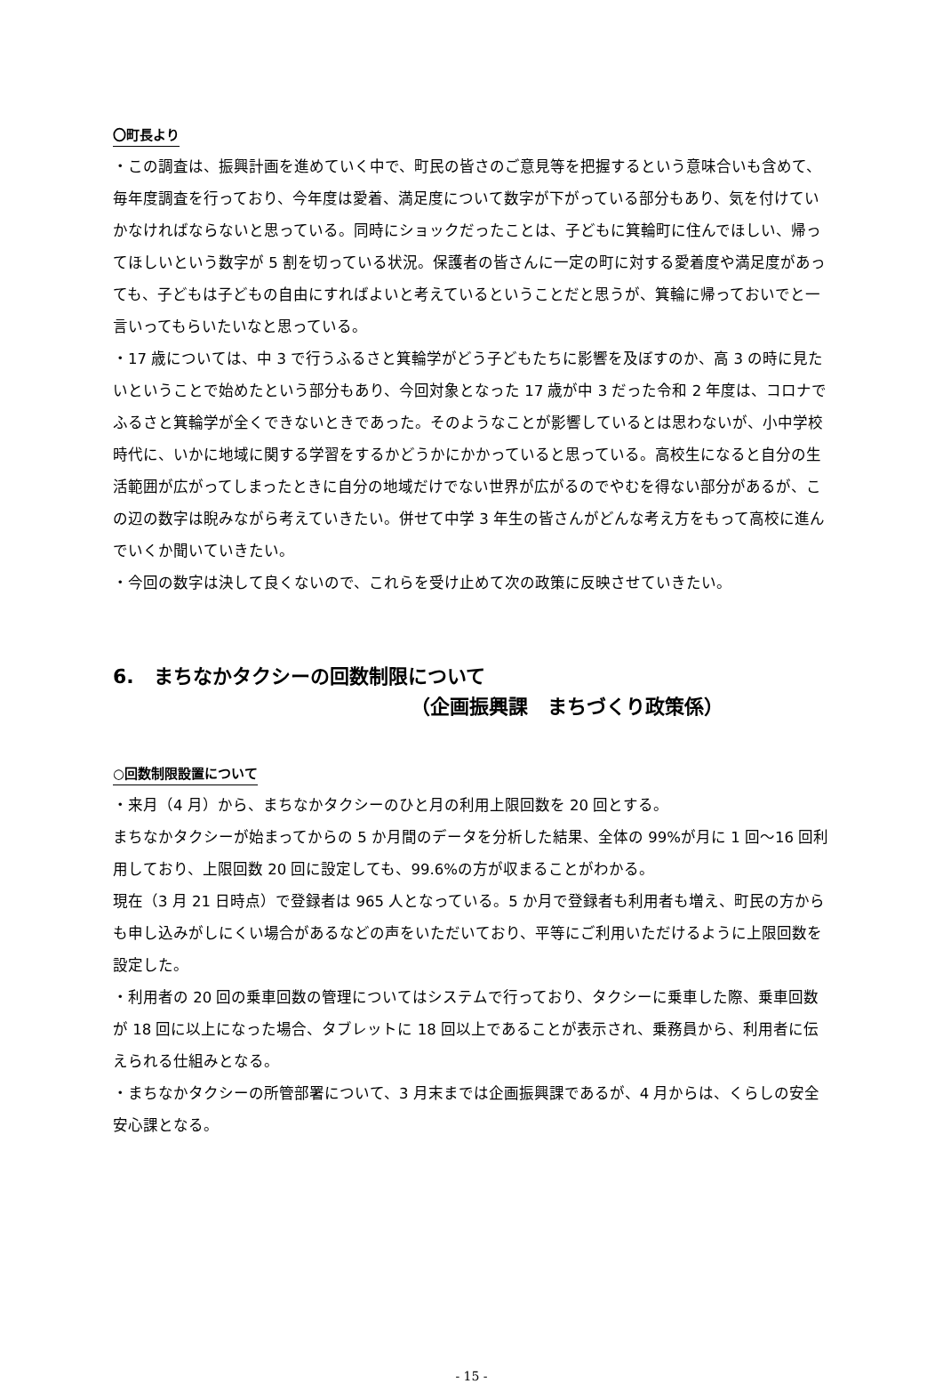〇町長より
・この調査は、振興計画を進めていく中で、町民の皆さのご意見等を把握するという意味合いも含めて、毎年度調査を行っており、今年度は愛着、満足度について数字が下がっている部分もあり、気を付けていかなければならないと思っている。同時にショックだったことは、子どもに箕輪町に住んでほしい、帰ってほしいという数字が 5 割を切っている状況。保護者の皆さんに一定の町に対する愛着度や満足度があっても、子どもは子どもの自由にすればよいと考えているということだと思うが、箕輪に帰っておいでと一言いってもらいたいなと思っている。
・17 歳については、中 3 で行うふるさと箕輪学がどう子どもたちに影響を及ぼすのか、高 3 の時に見たいということで始めたという部分もあり、今回対象となった 17 歳が中 3 だった令和 2 年度は、コロナでふるさと箕輪学が全くできないときであった。そのようなことが影響しているとは思わないが、小中学校時代に、いかに地域に関する学習をするかどうかにかかっていると思っている。高校生になると自分の生活範囲が広がってしまったときに自分の地域だけでない世界が広がるのでやむを得ない部分があるが、この辺の数字は睨みながら考えていきたい。併せて中学 3 年生の皆さんがどんな考え方をもって高校に進んでいくか聞いていきたい。
・今回の数字は決して良くないので、これらを受け止めて次の政策に反映させていきたい。
6.　まちなかタクシーの回数制限について
（企画振興課　まちづくり政策係）
○回数制限設置について
・来月（4 月）から、まちなかタクシーのひと月の利用上限回数を 20 回とする。
まちなかタクシーが始まってからの 5 か月間のデータを分析した結果、全体の 99%が月に 1 回～16 回利用しており、上限回数 20 回に設定しても、99.6%の方が収まることがわかる。
現在（3 月 21 日時点）で登録者は 965 人となっている。5 か月で登録者も利用者も増え、町民の方からも申し込みがしにくい場合があるなどの声をいただいており、平等にご利用いただけるように上限回数を設定した。
・利用者の 20 回の乗車回数の管理についてはシステムで行っており、タクシーに乗車した際、乗車回数が 18 回に以上になった場合、タブレットに 18 回以上であることが表示され、乗務員から、利用者に伝えられる仕組みとなる。
・まちなかタクシーの所管部署について、3 月末までは企画振興課であるが、4 月からは、くらしの安全安心課となる。
- 15 -